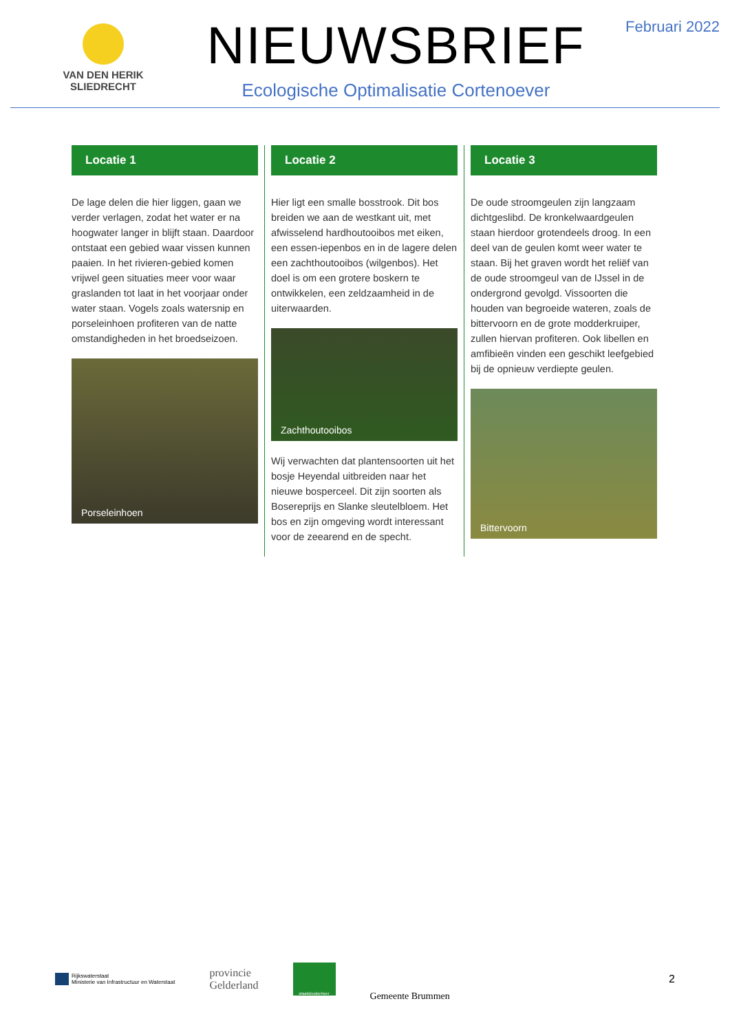VAN DEN HERIK
SLIEDRECHT
NIEUWSBRIEF
Ecologische Optimalisatie Cortenoever
Februari 2022
Locatie 1
De lage delen die hier liggen, gaan we verder verlagen, zodat het water er na hoogwater langer in blijft staan. Daardoor ontstaat een gebied waar vissen kunnen paaien. In het rivieren-gebied komen vrijwel geen situaties meer voor waar graslanden tot laat in het voorjaar onder water staan. Vogels zoals watersnip en porseleinhoen profiteren van de natte omstandigheden in het broedseizoen.
Porseleinhoen
Locatie 2
Hier ligt een smalle bosstrook. Dit bos breiden we aan de westkant uit, met afwisselend hardhoutooibos met eiken, een essen-iepenbos en in de lagere delen een zachthoutooibos (wilgenbos). Het doel is om een grotere boskern te ontwikkelen, een zeldzaamheid in de uiterwaarden.
Zachthoutooibos
Wij verwachten dat plantensoorten uit het bosje Heyendal uitbreiden naar het nieuwe bosperceel. Dit zijn soorten als Bosereprijs en Slanke sleutelbloem. Het bos en zijn omgeving wordt interessant voor de zeearend en de specht.
Locatie 3
De oude stroomgeulen zijn langzaam dichtgeslibd. De kronkelwaardgeulen staan hierdoor grotendeels droog. In een deel van de geulen komt weer water te staan. Bij het graven wordt het reliëf van de oude stroomgeul van de IJssel in de ondergrond gevolgd. Vissoorten die houden van begroeide wateren, zoals de bittervoorn en de grote modderkruiper, zullen hiervan profiteren. Ook libellen en amfibieën vinden een geschikt leefgebied bij de opnieuw verdiepte geulen.
Bittervoorn
Rijkswaterstaat
Ministerie van Infrastructuur en Waterstaat
provincie
Gelderland
staatsbosbeheer
Gemeente Brummen
2